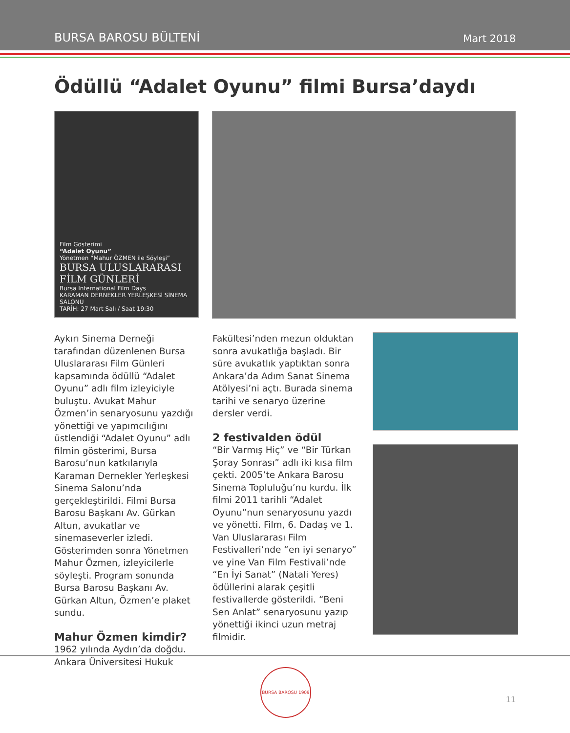BURSA BAROSU BÜLTENİ Mart 2018
Ödüllü “Adalet Oyunu” filmi Bursa’daydı
Film Gösterimi
“Adalet Oyunu”
Yönetmen “Mahur ÖZMEN ile Söyleşi”
BURSA ULUSLARARASI FİLM GÜNLERİ
Bursa International Film Days
KARAMAN DERNEKLER YERLEŞKESİ SİNEMA SALONU
TARİH: 27 Mart Salı / Saat 19:30
Aykırı Sinema Derneği tarafından düzenlenen Bursa Uluslararası Film Günleri kapsamında ödüllü “Adalet Oyunu” adlı film izleyiciyle buluştu. Avukat Mahur Özmen’in senaryosunu yazdığı yönettiği ve yapımcılığını üstlendiği “Adalet Oyunu” adlı filmin gösterimi, Bursa Barosu’nun katkılarıyla Karaman Dernekler Yerleşkesi Sinema Salonu’nda gerçekleştirildi. Filmi Bursa Barosu Başkanı Av. Gürkan Altun, avukatlar ve sinemaseverler izledi. Gösterimden sonra Yönetmen Mahur Özmen, izleyicilerle söyleşti. Program sonunda Bursa Barosu Başkanı Av. Gürkan Altun, Özmen’e plaket sundu.
Mahur Özmen kimdir?
1962 yılında Aydın’da doğdu. Ankara Üniversitesi Hukuk
Fakültesi’nden mezun olduktan sonra avukatlığa başladı. Bir süre avukatlık yaptıktan sonra Ankara’da Adım Sanat Sinema Atölyesi’ni açtı. Burada sinema tarihi ve senaryo üzerine dersler verdi.
2 festivalden ödül
“Bir Varmış Hiç” ve “Bir Türkan Şoray Sonrası” adlı iki kısa film çekti. 2005’te Ankara Barosu Sinema Topluluğu’nu kurdu. İlk filmi 2011 tarihli “Adalet Oyunu”nun senaryosunu yazdı ve yönetti. Film, 6. Dadaş ve 1. Van Uluslararası Film Festivalleri’nde “en iyi senaryo” ve yine Van Film Festivali’nde “En İyi Sanat” (Natali Yeres) ödüllerini alarak çeşitli festivallerde gösterildi. “Beni Sen Anlat” senaryosunu yazıp yönettiği ikinci uzun metraj filmidir.
BURSA BAROSU 1909
11